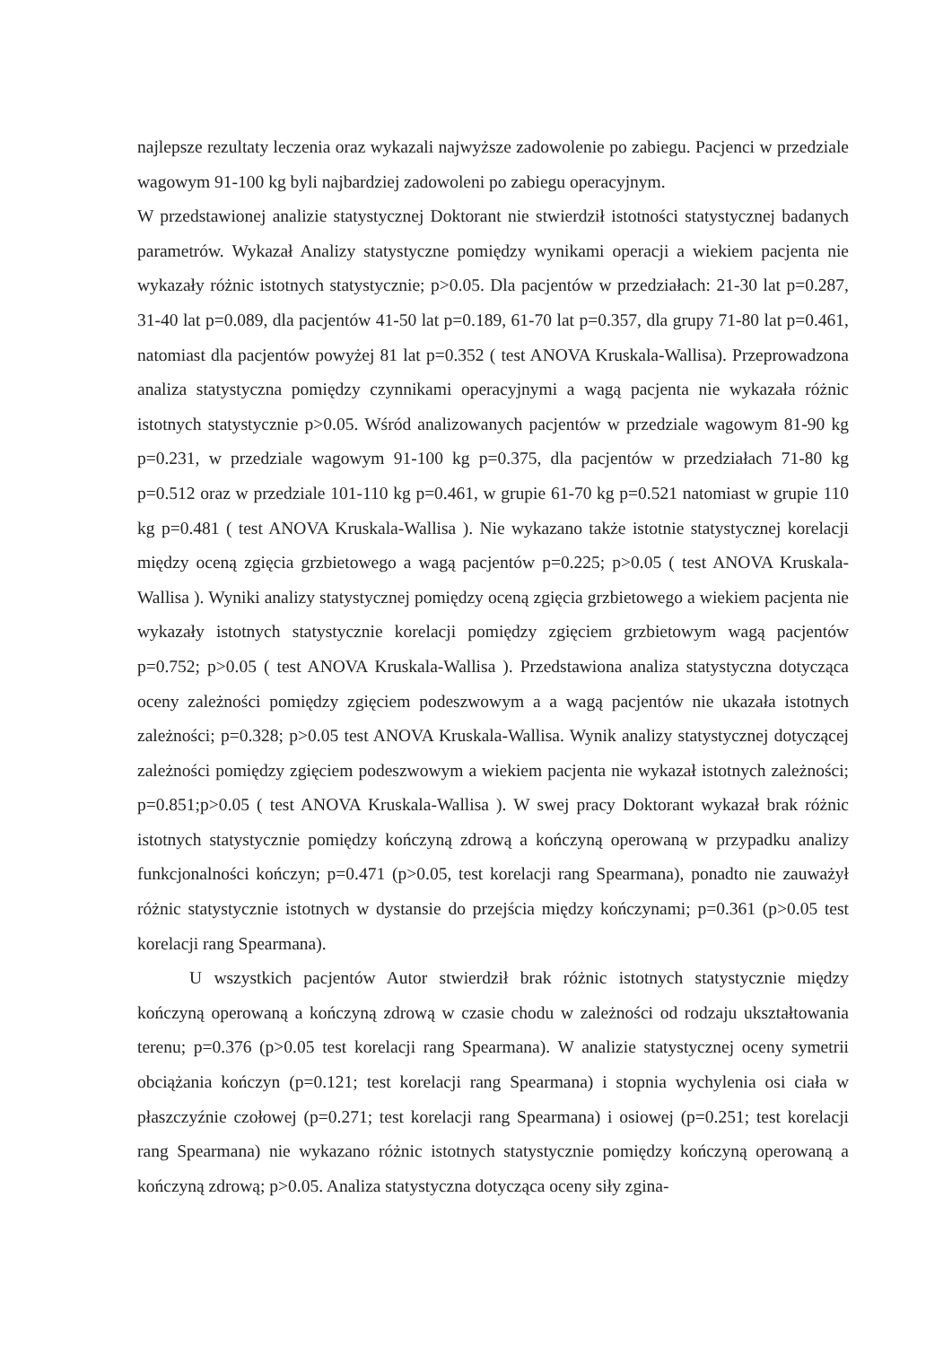najlepsze rezultaty leczenia oraz wykazali najwyższe zadowolenie po zabiegu. Pacjenci w przedziale wagowym 91-100 kg byli najbardziej zadowoleni po zabiegu operacyjnym.
W przedstawionej analizie statystycznej Doktorant nie stwierdził istotności statystycznej badanych parametrów. Wykazał Analizy statystyczne pomiędzy wynikami operacji a wiekiem pacjenta nie wykazały różnic istotnych statystycznie; p>0.05. Dla pacjentów w przedziałach: 21-30 lat p=0.287, 31-40 lat p=0.089, dla pacjentów 41-50 lat p=0.189, 61-70 lat p=0.357, dla grupy 71-80 lat p=0.461, natomiast dla pacjentów powyżej 81 lat p=0.352 ( test ANOVA Kruskala-Wallisa). Przeprowadzona analiza statystyczna pomiędzy czynnikami operacyjnymi a wagą pacjenta nie wykazała różnic istotnych statystycznie p>0.05. Wśród analizowanych pacjentów w przedziale wagowym 81-90 kg p=0.231, w przedziale wagowym 91-100 kg p=0.375, dla pacjentów w przedziałach 71-80 kg p=0.512 oraz w przedziale 101-110 kg p=0.461, w grupie 61-70 kg p=0.521 natomiast w grupie 110 kg p=0.481 ( test ANOVA Kruskala-Wallisa ). Nie wykazano także istotnie statystycznej korelacji między oceną zgięcia grzbietowego a wagą pacjentów p=0.225; p>0.05 ( test ANOVA Kruskala-Wallisa ). Wyniki analizy statystycznej pomiędzy oceną zgięcia grzbietowego a wiekiem pacjenta nie wykazały istotnych statystycznie korelacji pomiędzy zgięciem grzbietowym wagą pacjentów p=0.752; p>0.05 ( test ANOVA Kruskala-Wallisa ). Przedstawiona analiza statystyczna dotycząca oceny zależności pomiędzy zgięciem podeszwowym a a wagą pacjentów nie ukazała istotnych zależności; p=0.328; p>0.05 test ANOVA Kruskala-Wallisa. Wynik analizy statystycznej dotyczącej zależności pomiędzy zgięciem podeszwowym a wiekiem pacjenta nie wykazał istotnych zależności; p=0.851;p>0.05 ( test ANOVA Kruskala-Wallisa ). W swej pracy Doktorant wykazał brak różnic istotnych statystycznie pomiędzy kończyną zdrową a kończyną operowaną w przypadku analizy funkcjonalności kończyn; p=0.471 (p>0.05, test korelacji rang Spearmana), ponadto nie zauważył różnic statystycznie istotnych w dystansie do przejścia między kończynami; p=0.361 (p>0.05 test korelacji rang Spearmana).
U wszystkich pacjentów Autor stwierdził brak różnic istotnych statystycznie między kończyną operowaną a kończyną zdrową w czasie chodu w zależności od rodzaju ukształtowania terenu; p=0.376 (p>0.05 test korelacji rang Spearmana). W analizie statystycznej oceny symetrii obciążania kończyn (p=0.121; test korelacji rang Spearmana) i stopnia wychylenia osi ciała w płaszczyźnie czołowej (p=0.271; test korelacji rang Spearmana) i osiowej (p=0.251; test korelacji rang Spearmana) nie wykazano różnic istotnych statystycznie pomiędzy kończyną operowaną a kończyną zdrową; p>0.05. Analiza statystyczna dotycząca oceny siły zgina-